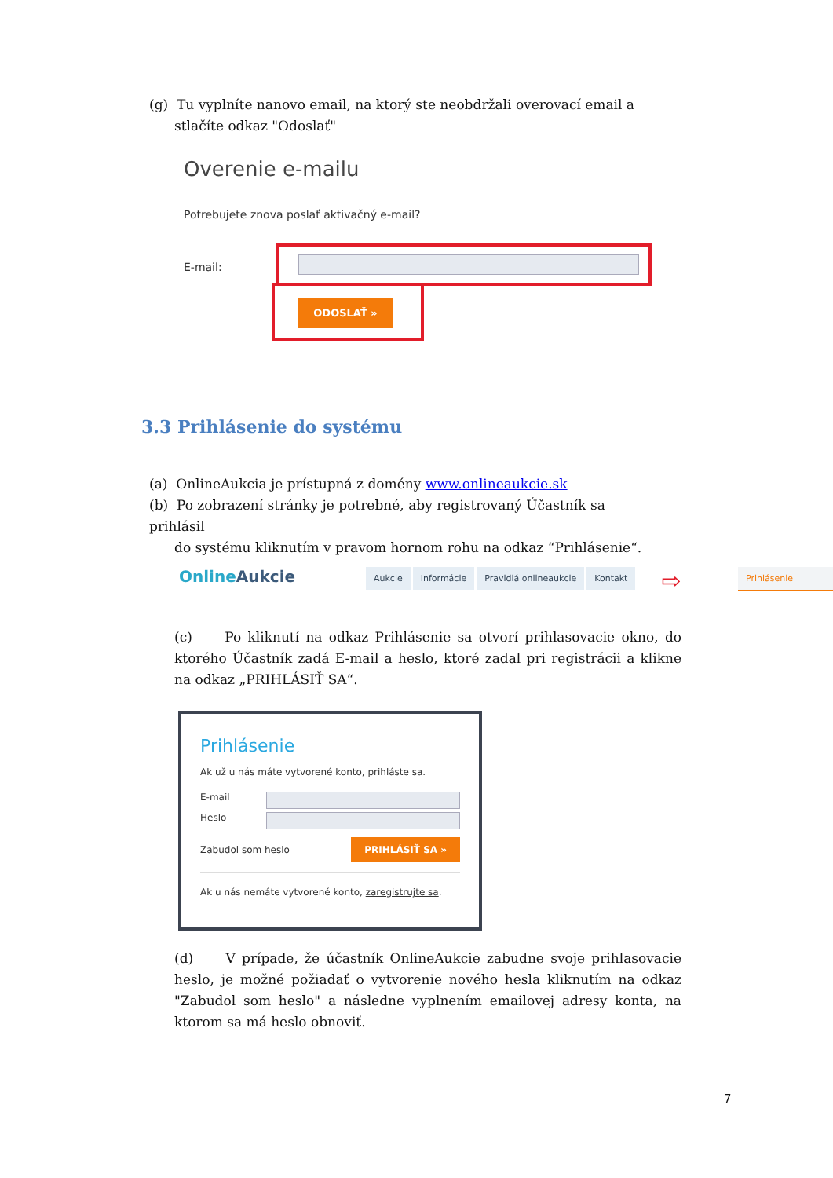(g) Tu vyplníte nanovo email, na ktorý ste neobdržali overovací email a
stlačíte odkaz "Odoslať"
Overenie e-mailu
Potrebujete znova poslať aktivačný e-mail?
E-mail:
ODOSLAŤ »
3.3 Prihlásenie do systému
(a) OnlineAukcia je prístupná z domény www.onlineaukcie.sk
(b) Po zobrazení stránky je potrebné, aby registrovaný Účastník sa prihlásil
do systému kliknutím v pravom hornom rohu na odkaz “Prihlásenie“.
OnlineAukcie
Aukcie Informácie Pravidlá onlineaukcie Kontakt
⇨
Prihlásenie
(c) Po kliknutí na odkaz Prihlásenie sa otvorí prihlasovacie okno, do ktorého Účastník zadá E-mail a heslo, ktoré zadal pri registrácii a klikne na odkaz „PRIHLÁSIŤ SA“.
Prihlásenie
Ak už u nás máte vytvorené konto, prihláste sa.
E-mail
Heslo
Zabudol som heslo PRIHLÁSIŤ SA »
Ak u nás nemáte vytvorené konto, zaregistrujte sa.
(d) V prípade, že účastník OnlineAukcie zabudne svoje prihlasovacie heslo, je možné požiadať o vytvorenie nového hesla kliknutím na odkaz "Zabudol som heslo" a následne vyplnením emailovej adresy konta, na ktorom sa má heslo obnoviť.
7